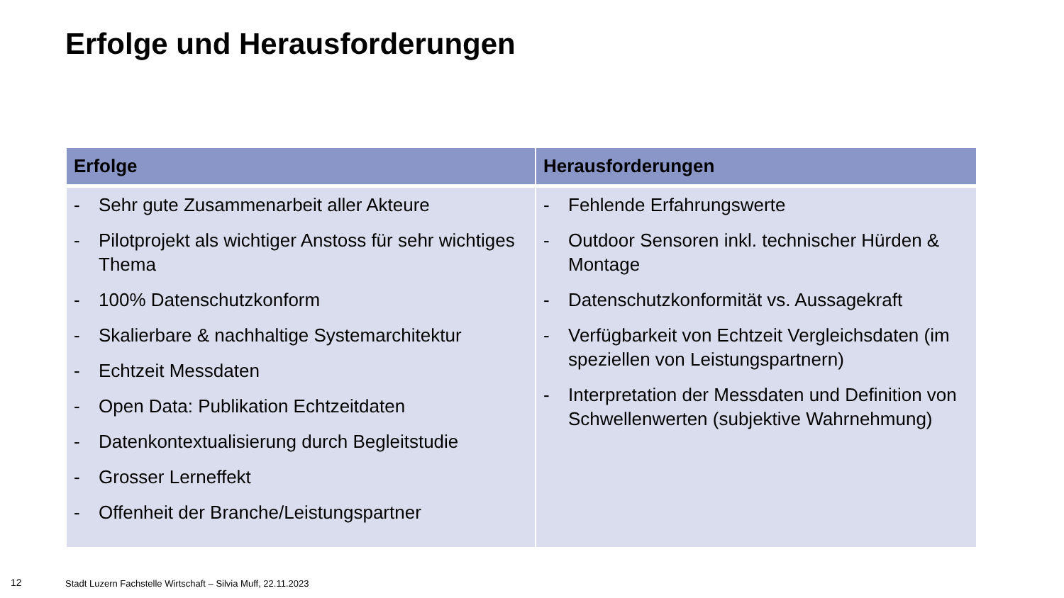Erfolge und Herausforderungen
| Erfolge | Herausforderungen |
| --- | --- |
| - Sehr gute Zusammenarbeit aller Akteure - Pilotprojekt als wichtiger Anstoss für sehr wichtiges Thema - 100% Datenschutzkonform - Skalierbare & nachhaltige Systemarchitektur - Echtzeit Messdaten - Open Data: Publikation Echtzeitdaten - Datenkontextualisierung durch Begleitstudie - Grosser Lerneffekt - Offenheit der Branche/Leistungspartner | - Fehlende Erfahrungswerte - Outdoor Sensoren inkl. technischer Hürden & Montage - Datenschutzkonformität vs. Aussagekraft - Verfügbarkeit von Echtzeit Vergleichsdaten (im speziellen von Leistungspartnern) - Interpretation der Messdaten und Definition von Schwellenwerten (subjektive Wahrnehmung) |
12
Stadt Luzern Fachstelle Wirtschaft – Silvia Muff, 22.11.2023